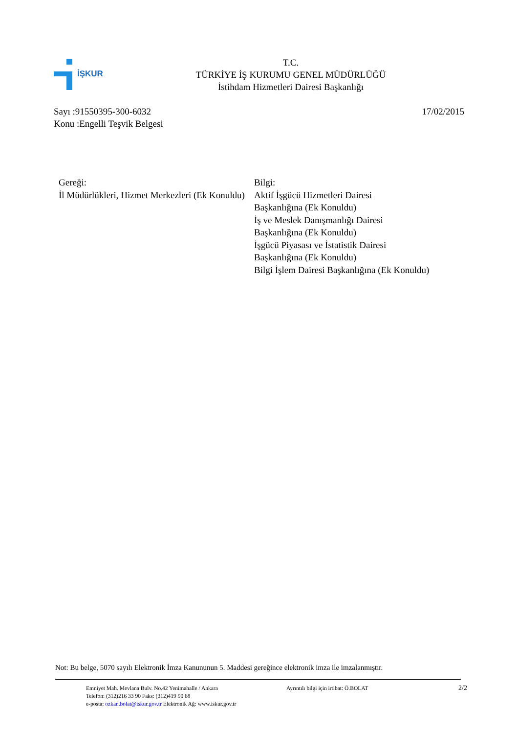İŞKUR
T.C.
TÜRKİYE İŞ KURUMU GENEL MÜDÜRLÜĞÜ
İstihdam Hizmetleri Dairesi Başkanlığı
17/02/2015 Sayı :91550395-300-6032
Konu :Engelli Teşvik Belgesi
Gereği:
İl Müdürlükleri, Hizmet Merkezleri (Ek Konuldu)
Bilgi:
Aktif İşgücü Hizmetleri Dairesi
Başkanlığına (Ek Konuldu)
İş ve Meslek Danışmanlığı Dairesi
Başkanlığına (Ek Konuldu)
İşgücü Piyasası ve İstatistik Dairesi
Başkanlığına (Ek Konuldu)
Bilgi İşlem Dairesi Başkanlığına (Ek Konuldu)
Not: Bu belge, 5070 sayılı Elektronik İmza Kanununun 5. Maddesi gereğince elektronik imza ile imzalanmıştır.
Emniyet Mah. Mevlana Bulv. No.42 Yenimahalle / Ankara
Telefon: (312)216 33 90 Faks: (312)419 90 68
e-posta: ozkan.bolat@iskur.gov.tr Elektronik Ağ: www.iskur.gov.tr
Ayrıntılı bilgi için irtibat: Ö.BOLAT
2/2